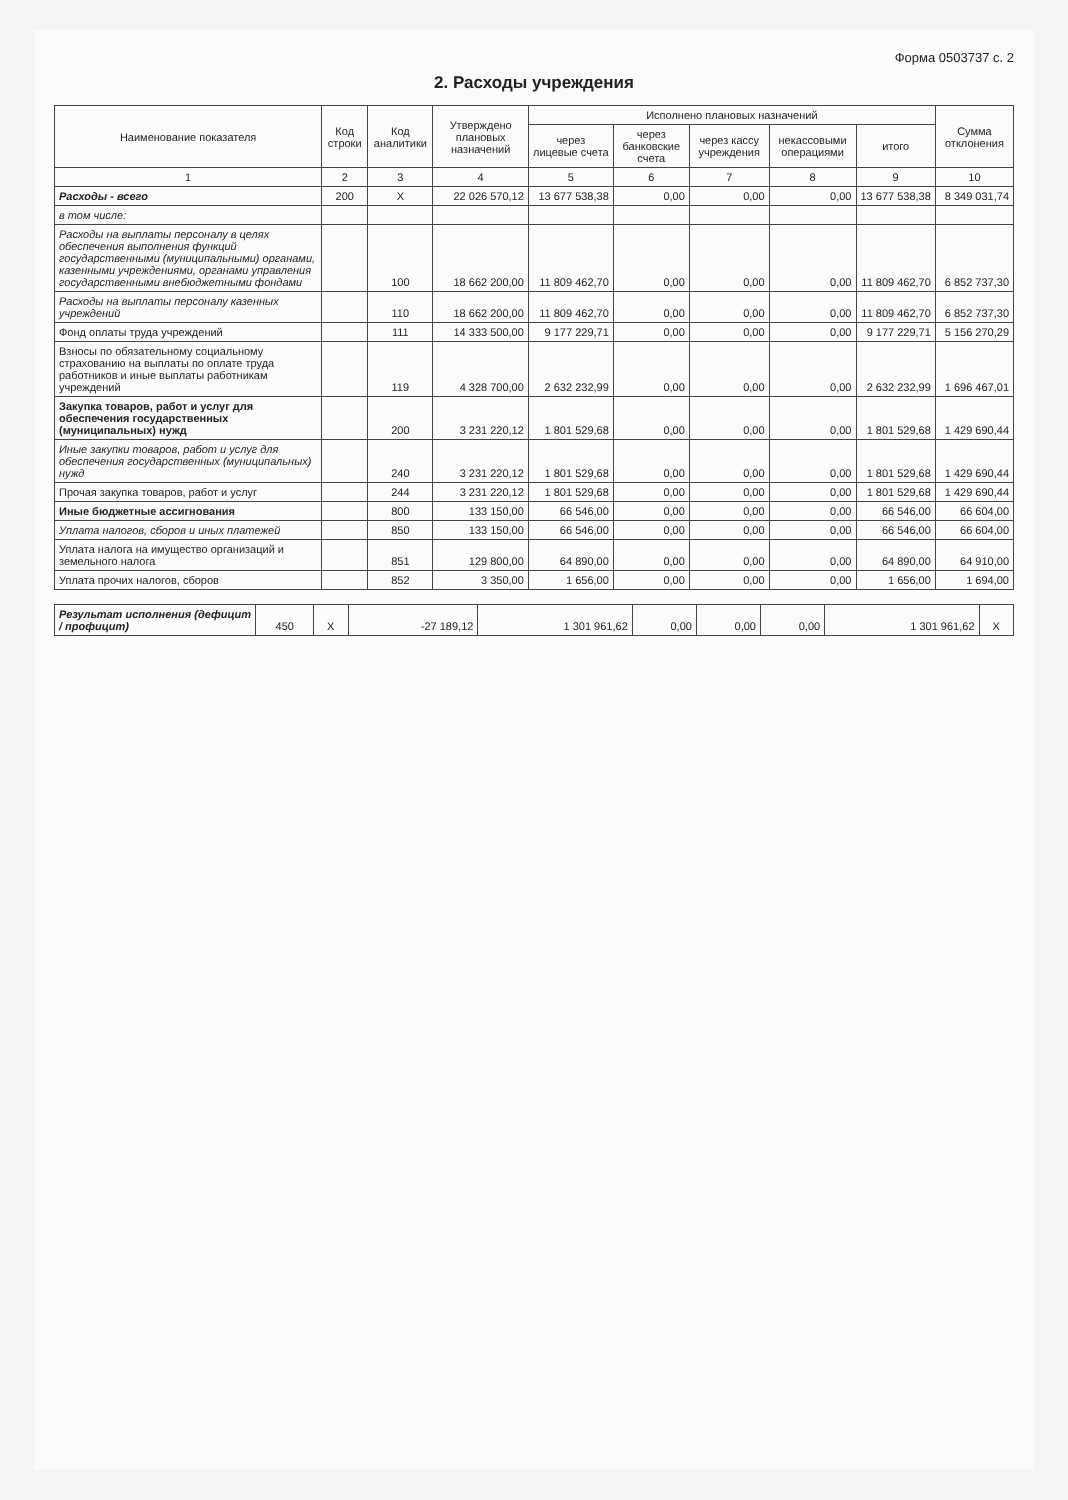Форма 0503737 с. 2
2. Расходы учреждения
| Наименование показателя | Код строки | Код аналитики | Утверждено плановых назначений | Исполнено плановых назначений | | | | | Сумма отклонения |
| --- | --- | --- | --- | --- | --- | --- | --- | --- | --- |
| | | | | через лицевые счета | через банковские счета | через кассу учреждения | некассовыми операциями | итого | |
| 1 | 2 | 3 | 4 | 5 | 6 | 7 | 8 | 9 | 10 |
| Расходы - всего | 200 | X | 22 026 570,12 | 13 677 538,38 | 0,00 | 0,00 | 0,00 | 13 677 538,38 | 8 349 031,74 |
| в том числе: | | | | | | | | | |
| Расходы на выплаты персоналу в целях обеспечения выполнения функций государственными (муниципальными) органами, казенными учреждениями, органами управления государственными внебюджетными фондами | | 100 | 18 662 200,00 | 11 809 462,70 | 0,00 | 0,00 | 0,00 | 11 809 462,70 | 6 852 737,30 |
| Расходы на выплаты персоналу казенных учреждений | | 110 | 18 662 200,00 | 11 809 462,70 | 0,00 | 0,00 | 0,00 | 11 809 462,70 | 6 852 737,30 |
| Фонд оплаты труда учреждений | | 111 | 14 333 500,00 | 9 177 229,71 | 0,00 | 0,00 | 0,00 | 9 177 229,71 | 5 156 270,29 |
| Взносы по обязательному социальному страхованию на выплаты по оплате труда работников и иные выплаты работникам учреждений | | 119 | 4 328 700,00 | 2 632 232,99 | 0,00 | 0,00 | 0,00 | 2 632 232,99 | 1 696 467,01 |
| Закупка товаров, работ и услуг для обеспечения государственных (муниципальных) нужд | | 200 | 3 231 220,12 | 1 801 529,68 | 0,00 | 0,00 | 0,00 | 1 801 529,68 | 1 429 690,44 |
| Иные закупки товаров, работ и услуг для обеспечения государственных (муниципальных) нужд | | 240 | 3 231 220,12 | 1 801 529,68 | 0,00 | 0,00 | 0,00 | 1 801 529,68 | 1 429 690,44 |
| Прочая закупка товаров, работ и услуг | | 244 | 3 231 220,12 | 1 801 529,68 | 0,00 | 0,00 | 0,00 | 1 801 529,68 | 1 429 690,44 |
| Иные бюджетные ассигнования | | 800 | 133 150,00 | 66 546,00 | 0,00 | 0,00 | 0,00 | 66 546,00 | 66 604,00 |
| Уплата налогов, сборов и иных платежей | | 850 | 133 150,00 | 66 546,00 | 0,00 | 0,00 | 0,00 | 66 546,00 | 66 604,00 |
| Уплата налога на имущество организаций и земельного налога | | 851 | 129 800,00 | 64 890,00 | 0,00 | 0,00 | 0,00 | 64 890,00 | 64 910,00 |
| Уплата прочих налогов, сборов | | 852 | 3 350,00 | 1 656,00 | 0,00 | 0,00 | 0,00 | 1 656,00 | 1 694,00 |
| Результат исполнения (дефицит / профицит) | 450 | X | -27 189,12 | 1 301 961,62 | 0,00 | 0,00 | 0,00 | 1 301 961,62 | X |